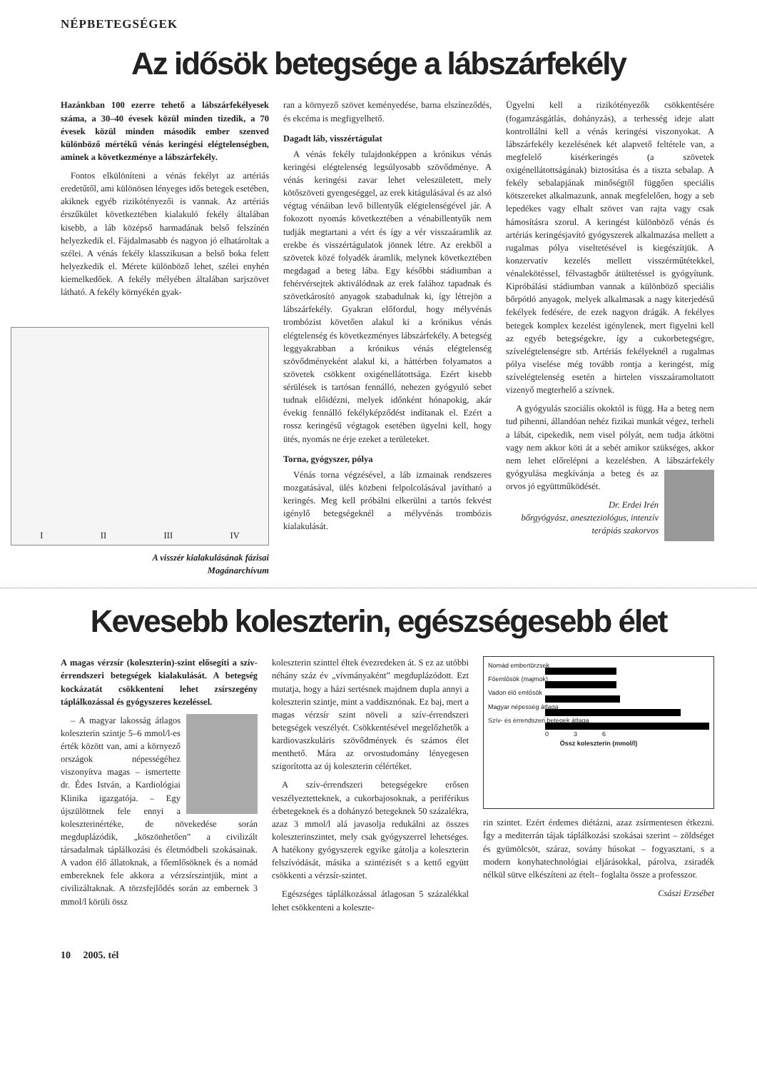NÉPBETEGSÉGEK
Az idősök betegsége a lábszárfekély
Hazánkban 100 ezerre tehető a lábszárfekélyesek száma, a 30–40 évesek közül minden tizedik, a 70 évesek közül minden második ember szenved különböző mértékű vénás keringési elégtelenségben, aminek a következménye a lábszárfekély.
Fontos elkülöníteni a vénás fekélyt az artériás eredetűtől, ami különösen lényeges idős betegek esetében, akiknek egyéb rizikótényezői is vannak. Az artériás érszűkület következtében kialakuló fekély általában kisebb, a láb középső harmadának belső felszínén helyezkedik el. Fájdalmasabb és nagyon jó elhatároltak a szélei. A vénás fekély klasszikusan a belső boka felett helyezkedik el. Mérete különböző lehet, szélei enyhén kiemelkedőek. A fekély mélyében általában sarjszövet látható. A fekély környékén gyak-
I II III IV
A visszér kialakulásának fázisai
Magánarchívum
ran a környező szövet keményedése, barna elszíneződés, és ekcéma is megfigyelhető.
Dagadt láb, visszértágulat
A vénás fekély tulajdonképpen a krónikus vénás keringési elégtelenség legsúlyosabb szövődménye. A vénás keringési zavar lehet veleszületett, mely kötőszöveti gyengeséggel, az erek kitágulásával és az alsó végtag vénáiban levő billentyűk elégtelenségével jár. A fokozott nyomás következtében a vénabillentyűk nem tudják megtartani a vért és így a vér visszaáramlik az erekbe és visszértágulatok jönnek létre. Az erekből a szövetek közé folyadék áramlik, melynek következtében megdagad a beteg lába. Egy későbbi stádiumban a fehérvérsejtek aktiválódnak az erek falához tapadnak és szövetkárosító anyagok szabadulnak ki, így létrejön a lábszárfekély. Gyakran előfordul, hogy mélyvénás trombózist követően alakul ki a krónikus vénás elégtelenség és következményes lábszárfekély. A betegség leggyakrabban a krónikus vénás elégtelenség szövődményeként alakul ki, a háttérben folyamatos a szövetek csökkent oxigénellátottsága. Ezért kisebb sérülések is tartósan fennálló, nehezen gyógyuló sebet tudnak előidézni, melyek időnként hónapokig, akár évekig fennálló fekélyképződést indítanak el. Ezért a rossz keringésű végtagok esetében ügyelni kell, hogy ütés, nyomás ne érje ezeket a területeket.
Torna, gyógyszer, pólya
Vénás torna végzésével, a láb izmainak rendszeres mozgatásával, ülés közbeni felpolcolásával javítható a keringés. Meg kell próbálni elkerülni a tartós fekvést igénylő betegségeknél a mélyvénás trombózis kialakulását.
Ügyelni kell a rizikótényezők csökkentésére (fogamzásgátlás, dohányzás), a terhesség ideje alatt kontrollálni kell a vénás keringési viszonyokat. A lábszárfekély kezelésének két alapvető feltétele van, a megfelelő kisérkeringés (a szövetek oxigénellátottságának) biztosítása és a tiszta sebalap. A fekély sebalapjának minőségtől függően speciális kötszereket alkalmazunk, annak megfelelően, hogy a seb lepedékes vagy elhalt szövet van rajta vagy csak hámosításra szorul. A keringést különböző vénás és artériás keringésjavító gyógyszerek alkalmazása mellett a rugalmas pólya viseltetésével is kiegészítjük. A konzervatív kezelés mellett visszérműtétekkel, vénalekötéssel, félvastagbőr átültetéssel is gyógyítunk. Kipróbálási stádiumban vannak a különböző speciális bőrpótló anyagok, melyek alkalmasak a nagy kiterjedésű fekélyek fedésére, de ezek nagyon drágák. A fekélyes betegek komplex kezelést igénylenek, mert figyelni kell az egyéb betegségekre, így a cukorbetegségre, szívelégtelenségre stb. Artériás fekélyeknél a rugalmas pólya viselése még tovább rontja a keringést, míg szívelégtelenség esetén a hirtelen visszaáramoltatott vizenyő megterhelő a szívnek.
A gyógyulás szociális okoktól is függ. Ha a beteg nem tud pihenni, állandóan nehéz fizikai munkát végez, terheli a lábát, cipekedik, nem visel pólyát, nem tudja átkötni vagy nem akkor köti át a sebét amikor szükséges, akkor nem lehet előrelépni a kezelésben. A lábszár fekély gyógyulása megkívánja a beteg és az orvos jó együttműködését.
Dr. Erdei Irén
bőrgyógyász, aneszteziológus, intenzív terápiás szakorvos
Kevesebb koleszterin, egészségesebb élet
A magas vérzsír (koleszterin)-szint elősegíti a szív-érrendszeri betegségek kialakulását. A betegség kockázatát csökkenteni lehet zsírszegény táplálkozással és gyógyszeres kezeléssel.
– A magyar lakosság átlagos koleszterin szintje 5–6 mmol/l-es érték között van, ami a környező országok népességéhez viszonyítva magas – ismertette dr. Édes István, a Kardiológiai Klinika igazgatója. – Egy újszülöttnek fele ennyi a koleszterinértéke, de növekedése során megduplázódik, „köszönhetően” a civilizált társadalmak táplálkozási és életmódbeli szokásainak. A vadon élő állatoknak, a főemlősöknek és a nomád embereknek fele akkora a vérzsírszintjük, mint a civilizáltaknak. A törzsfejlődés során az embernek 3 mmol/l körüli össz
koleszterin szinttel éltek évezredeken át. S ez az utóbbi néhány száz év „vívmányaként” megduplázódott. Ezt mutatja, hogy a házi sertésnek majdnem dupla annyi a koleszterin szintje, mint a vaddisznónak. Ez baj, mert a magas vérzsír szint növeli a szív-érrendszeri betegségek veszélyét. Csökkentésével megelőzhetők a kardiovaszkuláris szövődmények és számos élet menthető. Mára az orvostudomány lényegesen szigorította az új koleszterin célértéket.
A szív-érrendszeri betegségekre erősen veszélyeztetteknek, a cukorbajosoknak, a periférikus érbetegeknek és a dohányzó betegeknek 50 százalékra, azaz 3 mmol/l alá javasolja redukálni az összes koleszterinszintet, mely csak gyógyszerrel lehetséges. A hatékony gyógyszerek egyike gátolja a koleszterin felszívódását, másika a szintézisét s a kettő együtt csökkenti a vérzsír-szintet.
Egészséges táplálkozással átlagosan 5 százalékkal lehet csökkenteni a koleszte-
Nomád embertörzsek
Főemlősök (majmok)
Vadon élő emlősök
Magyar népesség átlaga
Szív- és érrendszeri betegek átlaga
0 3 6
Össz koleszterin (mmol/l)
rin szintet. Ezért érdemes diétázni, azaz zsírmentesen étkezni. Így a mediterrán tájak táplálkozási szokásai szerint – zöldséget és gyümölcsöt, száraz, sovány húsokat – fogyasztani, s a modern konyhatechnológiai eljárásokkal, párolva, zsiradék nélkül sütve elkészíteni az ételt– foglalta össze a professzor.
Császi Erzsébet
10 2005. tél